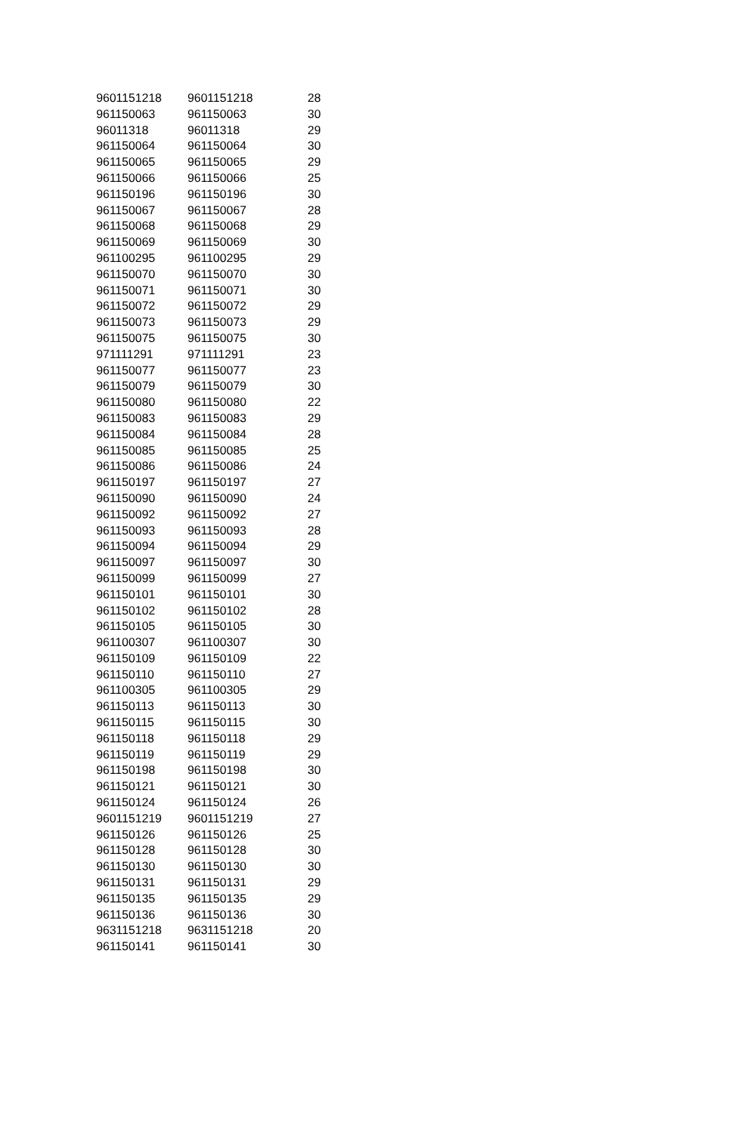| 9601151218 | 9601151218 | 28 |
| 961150063 | 961150063 | 30 |
| 96011318 | 96011318 | 29 |
| 961150064 | 961150064 | 30 |
| 961150065 | 961150065 | 29 |
| 961150066 | 961150066 | 25 |
| 961150196 | 961150196 | 30 |
| 961150067 | 961150067 | 28 |
| 961150068 | 961150068 | 29 |
| 961150069 | 961150069 | 30 |
| 961100295 | 961100295 | 29 |
| 961150070 | 961150070 | 30 |
| 961150071 | 961150071 | 30 |
| 961150072 | 961150072 | 29 |
| 961150073 | 961150073 | 29 |
| 961150075 | 961150075 | 30 |
| 971111291 | 971111291 | 23 |
| 961150077 | 961150077 | 23 |
| 961150079 | 961150079 | 30 |
| 961150080 | 961150080 | 22 |
| 961150083 | 961150083 | 29 |
| 961150084 | 961150084 | 28 |
| 961150085 | 961150085 | 25 |
| 961150086 | 961150086 | 24 |
| 961150197 | 961150197 | 27 |
| 961150090 | 961150090 | 24 |
| 961150092 | 961150092 | 27 |
| 961150093 | 961150093 | 28 |
| 961150094 | 961150094 | 29 |
| 961150097 | 961150097 | 30 |
| 961150099 | 961150099 | 27 |
| 961150101 | 961150101 | 30 |
| 961150102 | 961150102 | 28 |
| 961150105 | 961150105 | 30 |
| 961100307 | 961100307 | 30 |
| 961150109 | 961150109 | 22 |
| 961150110 | 961150110 | 27 |
| 961100305 | 961100305 | 29 |
| 961150113 | 961150113 | 30 |
| 961150115 | 961150115 | 30 |
| 961150118 | 961150118 | 29 |
| 961150119 | 961150119 | 29 |
| 961150198 | 961150198 | 30 |
| 961150121 | 961150121 | 30 |
| 961150124 | 961150124 | 26 |
| 9601151219 | 9601151219 | 27 |
| 961150126 | 961150126 | 25 |
| 961150128 | 961150128 | 30 |
| 961150130 | 961150130 | 30 |
| 961150131 | 961150131 | 29 |
| 961150135 | 961150135 | 29 |
| 961150136 | 961150136 | 30 |
| 9631151218 | 9631151218 | 20 |
| 961150141 | 961150141 | 30 |